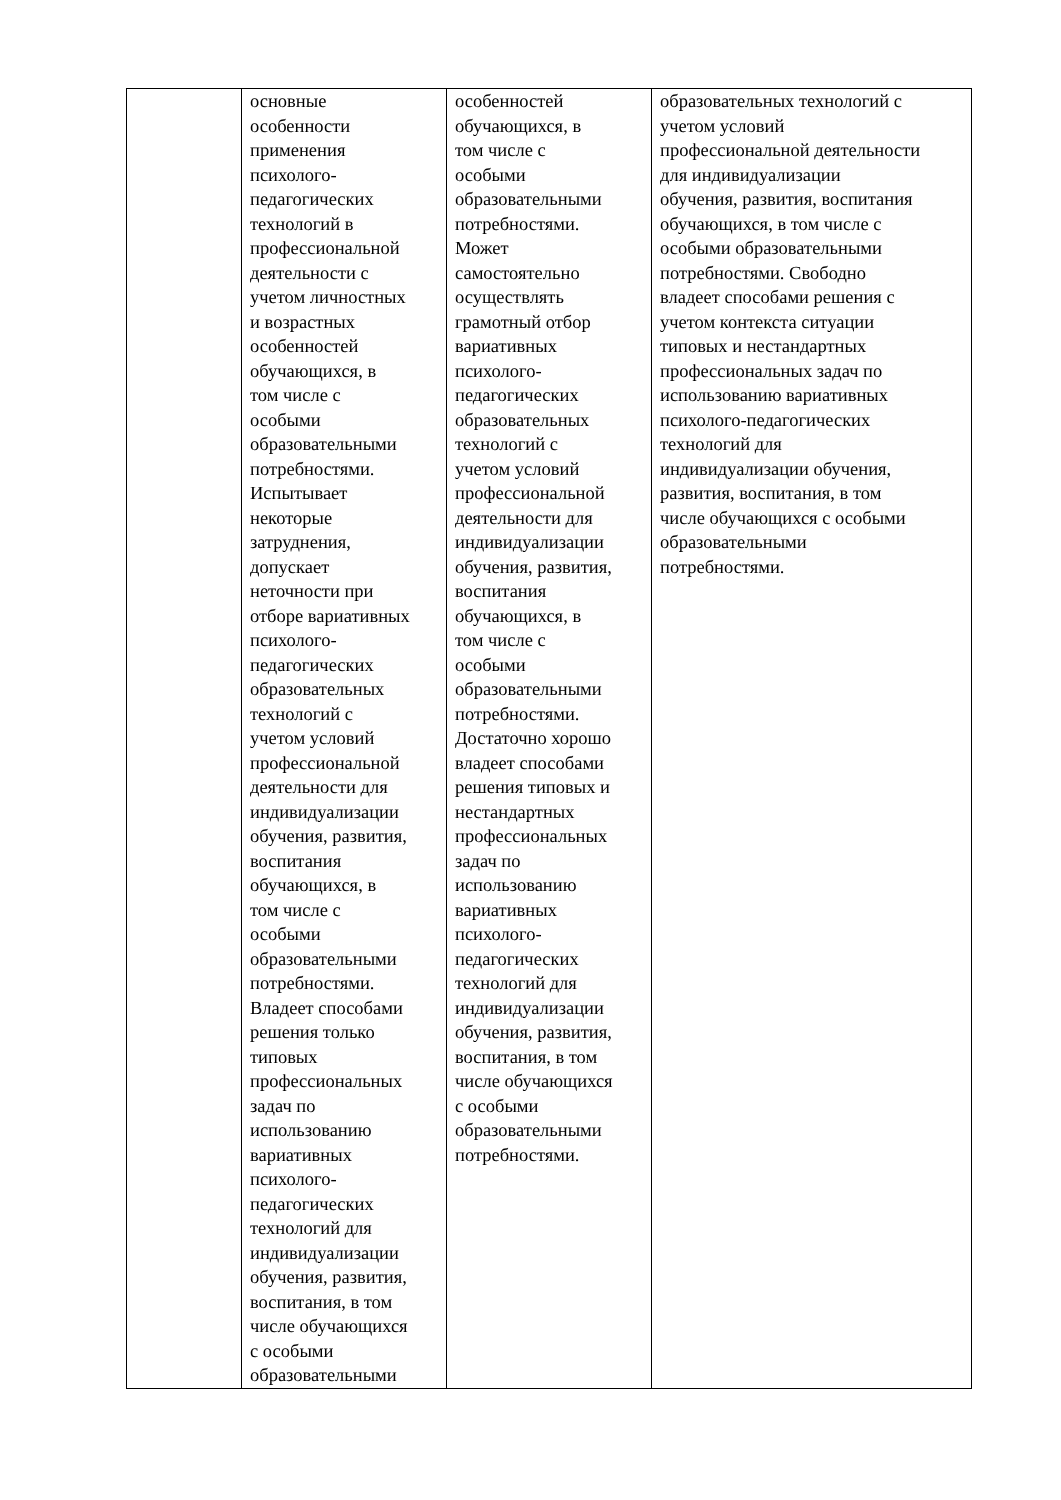| | основные особенности применения психолого- педагогических технологий в профессиональной деятельности с учетом личностных и возрастных особенностей обучающихся, в том числе с особыми образовательными потребностями. Испытывает некоторые затруднения, допускает неточности при отборе вариативных психолого- педагогических образовательных технологий с учетом условий профессиональной деятельности для индивидуализации обучения, развития, воспитания обучающихся, в том числе с особыми образовательными потребностями. Владеет способами решения только типовых профессиональных задач по использованию вариативных психолого- педагогических технологий для индивидуализации обучения, развития, воспитания, в том числе обучающихся с особыми образовательными | особенностей обучающихся, в том числе с особыми образовательными потребностями. Может самостоятельно осуществлять грамотный отбор вариативных психолого- педагогических образовательных технологий с учетом условий профессиональной деятельности для индивидуализации обучения, развития, воспитания обучающихся, в том числе с особыми образовательными потребностями. Достаточно хорошо владеет способами решения типовых и нестандартных профессиональных задач по использованию вариативных психолого- педагогических технологий для индивидуализации обучения, развития, воспитания, в том числе обучающихся с особыми образовательными потребностями. | образовательных технологий с учетом условий профессиональной деятельности для индивидуализации обучения, развития, воспитания обучающихся, в том числе с особыми образовательными потребностями. Свободно владеет способами решения с учетом контекста ситуации типовых и нестандартных профессиональных задач по использованию вариативных психолого-педагогических технологий для индивидуализации обучения, развития, воспитания, в том числе обучающихся с особыми образовательными потребностями. |